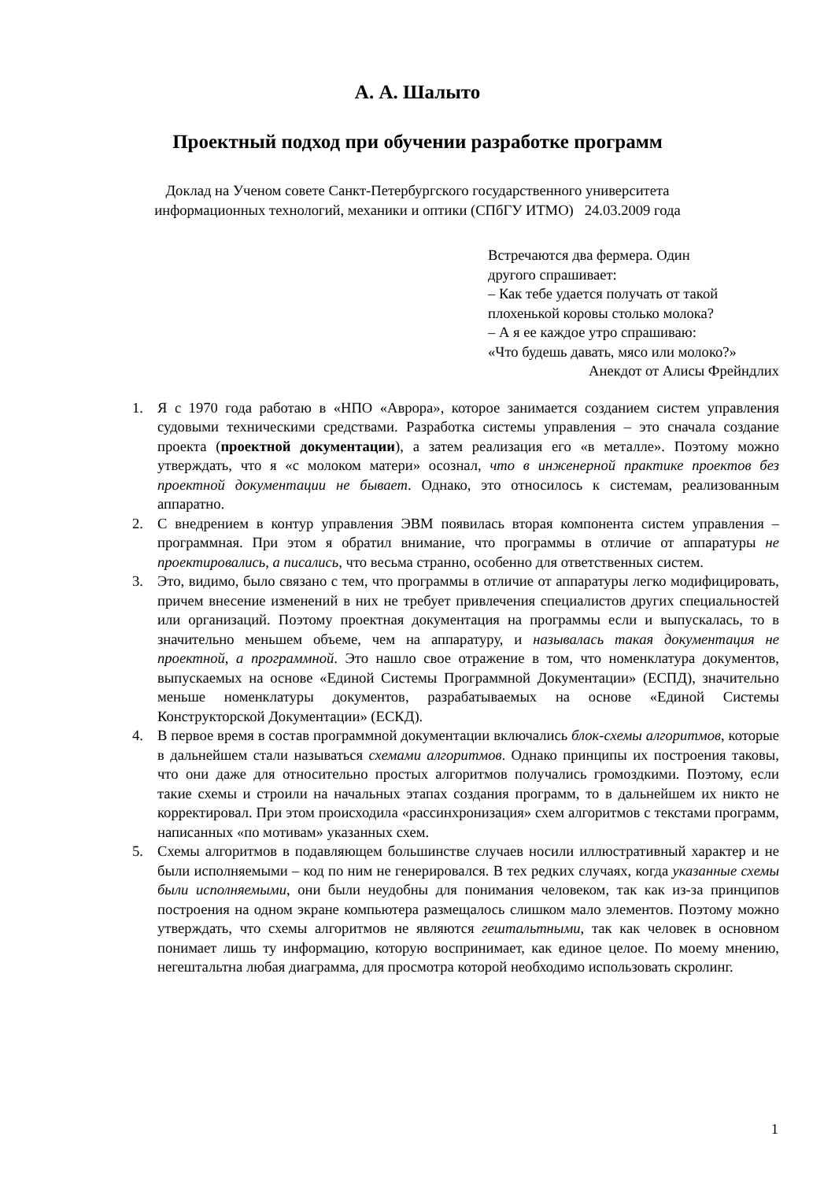А. А. Шалыто
Проектный подход при обучении разработке программ
Доклад на Ученом совете Санкт-Петербургского государственного университета
информационных технологий, механики и оптики (СПбГУ ИТМО) 24.03.2009 года
Встречаются два фермера. Один
другого спрашивает:
– Как тебе удается получать от такой
плохенькой коровы столько молока?
– А я ее каждое утро спрашиваю:
«Что будешь давать, мясо или молоко?»
Анекдот от Алисы Фрейндлих
1. Я с 1970 года работаю в «НПО «Аврора», которое занимается созданием систем управления судовыми техническими средствами. Разработка системы управления – это сначала создание проекта (проектной документации), а затем реализация его «в металле». Поэтому можно утверждать, что я «с молоком матери» осознал, что в инженерной практике проектов без проектной документации не бывает. Однако, это относилось к системам, реализованным аппаратно.
2. С внедрением в контур управления ЭВМ появилась вторая компонента систем управления – программная. При этом я обратил внимание, что программы в отличие от аппаратуры не проектировались, а писались, что весьма странно, особенно для ответственных систем.
3. Это, видимо, было связано с тем, что программы в отличие от аппаратуры легко модифицировать, причем внесение изменений в них не требует привлечения специалистов других специальностей или организаций. Поэтому проектная документация на программы если и выпускалась, то в значительно меньшем объеме, чем на аппаратуру, и называлась такая документация не проектной, а программной. Это нашло свое отражение в том, что номенклатура документов, выпускаемых на основе «Единой Системы Программной Документации» (ЕСПД), значительно меньше номенклатуры документов, разрабатываемых на основе «Единой Системы Конструкторской Документации» (ЕСКД).
4. В первое время в состав программной документации включались блок-схемы алгоритмов, которые в дальнейшем стали называться схемами алгоритмов. Однако принципы их построения таковы, что они даже для относительно простых алгоритмов получались громоздкими. Поэтому, если такие схемы и строили на начальных этапах создания программ, то в дальнейшем их никто не корректировал. При этом происходила «рассинхронизация» схем алгоритмов с текстами программ, написанных «по мотивам» указанных схем.
5. Схемы алгоритмов в подавляющем большинстве случаев носили иллюстративный характер и не были исполняемыми – код по ним не генерировался. В тех редких случаях, когда указанные схемы были исполняемыми, они были неудобны для понимания человеком, так как из-за принципов построения на одном экране компьютера размещалось слишком мало элементов. Поэтому можно утверждать, что схемы алгоритмов не являются гештальтными, так как человек в основном понимает лишь ту информацию, которую воспринимает, как единое целое. По моему мнению, негештальтна любая диаграмма, для просмотра которой необходимо использовать скролинг.
1